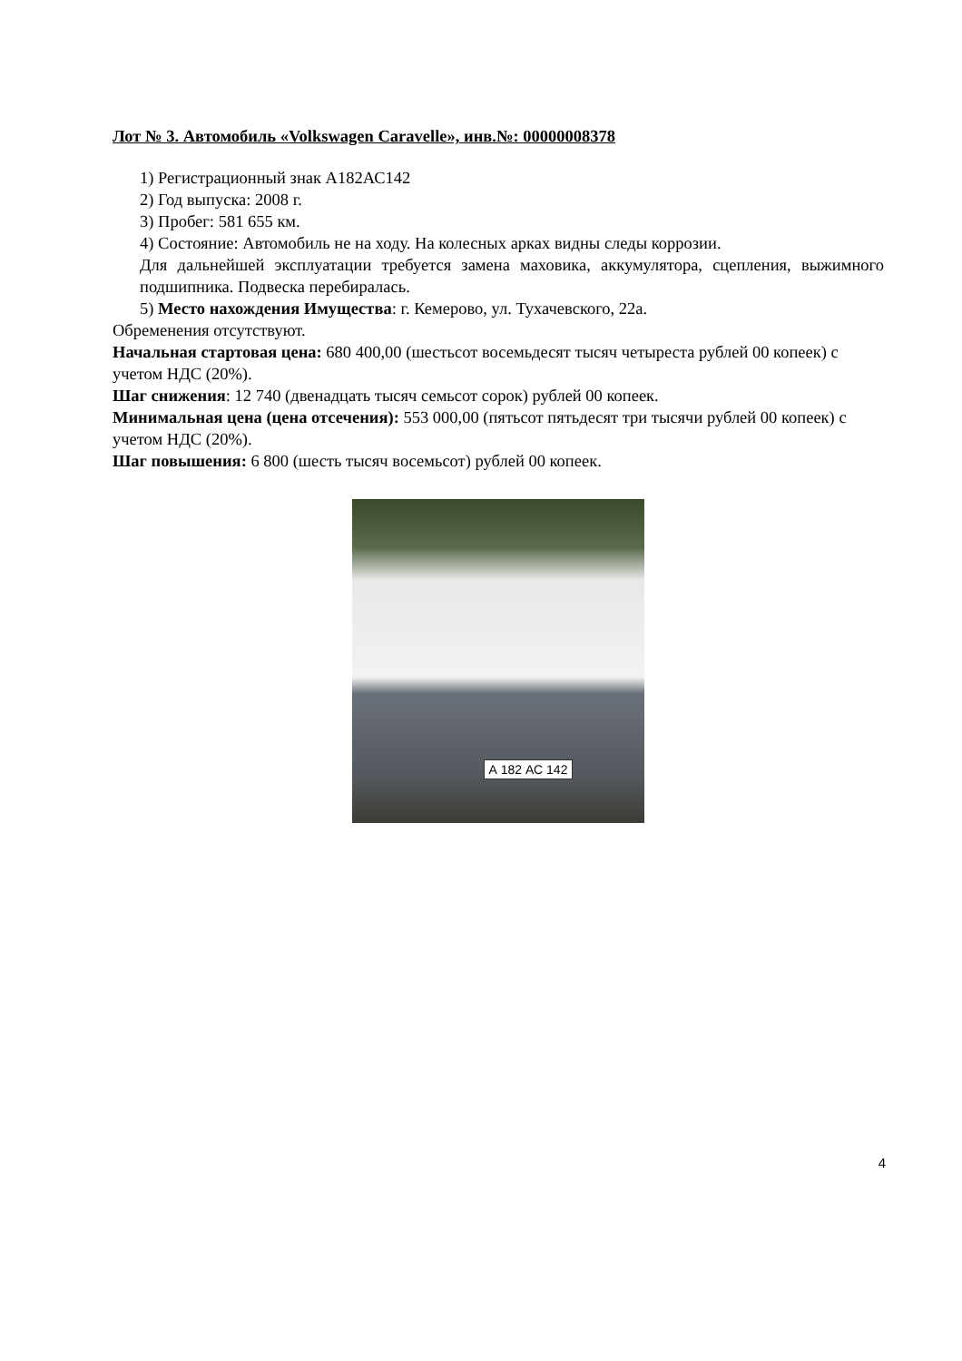Лот № 3. Автомобиль «Volkswagen Caravelle», инв.№: 00000008378
1) Регистрационный знак А182АС142
2) Год выпуска: 2008 г.
3) Пробег: 581 655 км.
4) Состояние: Автомобиль не на ходу. На колесных арках видны следы коррозии.
Для дальнейшей эксплуатации требуется замена маховика, аккумулятора, сцепления, выжимного подшипника. Подвеска перебиралась.
5) Место нахождения Имущества: г. Кемерово, ул. Тухачевского, 22а.
Обременения отсутствуют.
Начальная стартовая цена: 680 400,00 (шестьсот восемьдесят тысяч четыреста рублей 00 копеек) с учетом НДС (20%).
Шаг снижения: 12 740 (двенадцать тысяч семьсот сорок) рублей 00 копеек.
Минимальная цена (цена отсечения): 553 000,00 (пятьсот пятьдесят три тысячи рублей 00 копеек) с учетом НДС (20%).
Шаг повышения: 6 800 (шесть тысяч восемьсот) рублей 00 копеек.
А 182 АС 142
4